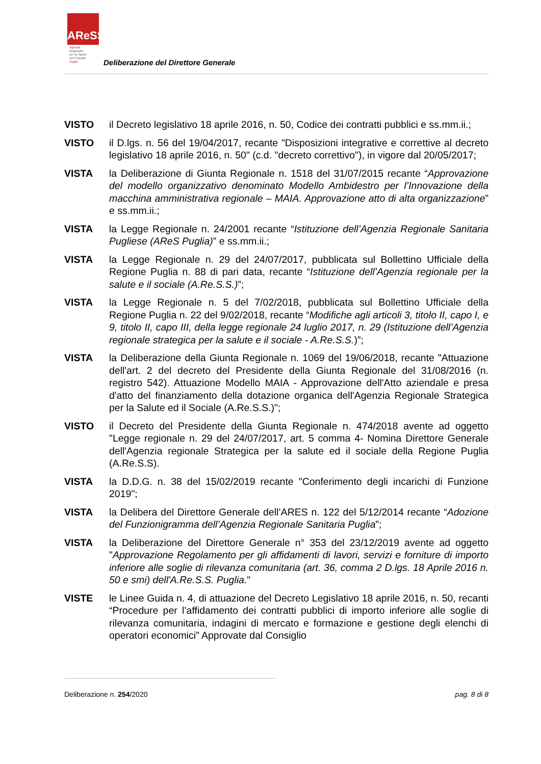AReSS
Agenzia
Regionale
per la Salute
ed il Sociale
Puglia
Deliberazione del Direttore Generale
VISTO il Decreto legislativo 18 aprile 2016, n. 50, Codice dei contratti pubblici e ss.mm.ii.;
VISTO il D.lgs. n. 56 del 19/04/2017, recante "Disposizioni integrative e correttive al decreto legislativo 18 aprile 2016, n. 50" (c.d. "decreto correttivo"), in vigore dal 20/05/2017;
VISTA la Deliberazione di Giunta Regionale n. 1518 del 31/07/2015 recante “Approvazione del modello organizzativo denominato Modello Ambidestro per l’Innovazione della macchina amministrativa regionale – MAIA. Approvazione atto di alta organizzazione” e ss.mm.ii.;
VISTA la Legge Regionale n. 24/2001 recante “Istituzione dell’Agenzia Regionale Sanitaria Pugliese (AReS Puglia)” e ss.mm.ii.;
VISTA la Legge Regionale n. 29 del 24/07/2017, pubblicata sul Bollettino Ufficiale della Regione Puglia n. 88 di pari data, recante “Istituzione dell’Agenzia regionale per la salute e il sociale (A.Re.S.S.)”;
VISTA la Legge Regionale n. 5 del 7/02/2018, pubblicata sul Bollettino Ufficiale della Regione Puglia n. 22 del 9/02/2018, recante “Modifiche agli articoli 3, titolo II, capo I, e 9, titolo II, capo III, della legge regionale 24 luglio 2017, n. 29 (Istituzione dell’Agenzia regionale strategica per la salute e il sociale - A.Re.S.S.)”;
VISTA la Deliberazione della Giunta Regionale n. 1069 del 19/06/2018, recante "Attuazione dell'art. 2 del decreto del Presidente della Giunta Regionale del 31/08/2016 (n. registro 542). Attuazione Modello MAIA - Approvazione dell'Atto aziendale e presa d'atto del finanziamento della dotazione organica dell'Agenzia Regionale Strategica per la Salute ed il Sociale (A.Re.S.S.)";
VISTO il Decreto del Presidente della Giunta Regionale n. 474/2018 avente ad oggetto "Legge regionale n. 29 del 24/07/2017, art. 5 comma 4- Nomina Direttore Generale dell'Agenzia regionale Strategica per la salute ed il sociale della Regione Puglia (A.Re.S.S).
VISTA la D.D.G. n. 38 del 15/02/2019 recante "Conferimento degli incarichi di Funzione 2019";
VISTA la Delibera del Direttore Generale dell’ARES n. 122 del 5/12/2014 recante “Adozione del Funzionigramma dell’Agenzia Regionale Sanitaria Puglia”;
VISTA la Deliberazione del Direttore Generale n° 353 del 23/12/2019 avente ad oggetto "Approvazione Regolamento per gli affidamenti di lavori, servizi e forniture di importo inferiore alle soglie di rilevanza comunitaria (art. 36, comma 2 D.lgs. 18 Aprile 2016 n. 50 e smi) dell'A.Re.S.S. Puglia."
VISTE le Linee Guida n. 4, di attuazione del Decreto Legislativo 18 aprile 2016, n. 50, recanti “Procedure per l’affidamento dei contratti pubblici di importo inferiore alle soglie di rilevanza comunitaria, indagini di mercato e formazione e gestione degli elenchi di operatori economici” Approvate dal Consiglio
Deliberazione n. 254/2020 pag. 8 di 8